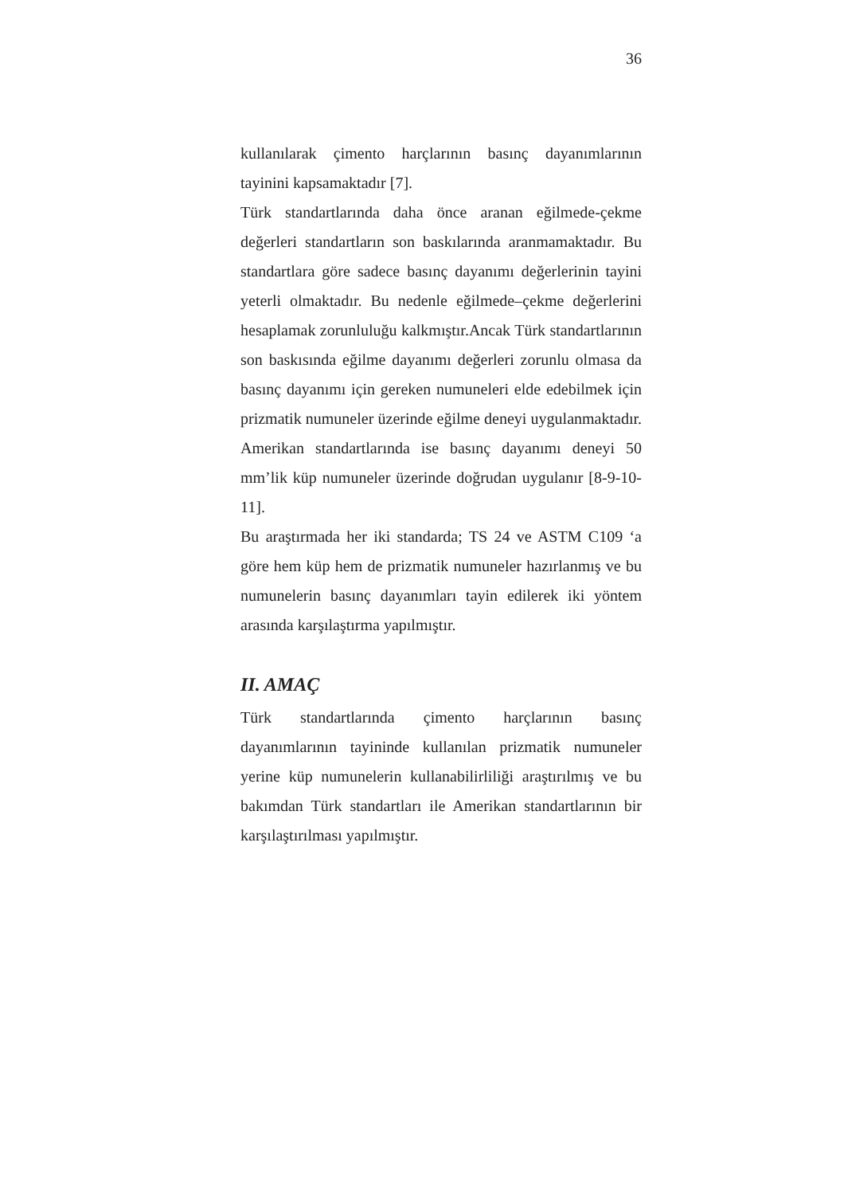36
kullanılarak çimento harçlarının basınç dayanımlarının tayinini kapsamaktadır [7].
Türk standartlarında daha önce aranan eğilmede-çekme değerleri standartların son baskılarında aranmamaktadır. Bu standartlara göre sadece basınç dayanımı değerlerinin tayini yeterli olmaktadır. Bu nedenle eğilmede–çekme değerlerini hesaplamak zorunluluğu kalkmıştır.Ancak Türk standartlarının son baskısında eğilme dayanımı değerleri zorunlu olmasa da basınç dayanımı için gereken numuneleri elde edebilmek için prizmatik numuneler üzerinde eğilme deneyi uygulanmaktadır. Amerikan standartlarında ise basınç dayanımı deneyi 50 mm’lik küp numuneler üzerinde doğrudan uygulanır [8-9-10-11].
Bu araştırmada her iki standarda; TS 24 ve ASTM C109 ‘a göre hem küp hem de prizmatik numuneler hazırlanmış ve bu numunelerin basınç dayanımları tayin edilerek iki yöntem arasında karşılaştırma yapılmıştır.
II. AMAÇ
Türk standartlarında çimento harçlarının basınç dayanımlarının tayininde kullanılan prizmatik numuneler yerine küp numunelerin kullanabilirliliği araştırılmış ve bu bakımdan Türk standartları ile Amerikan standartlarının bir karşılaştırılması yapılmıştır.